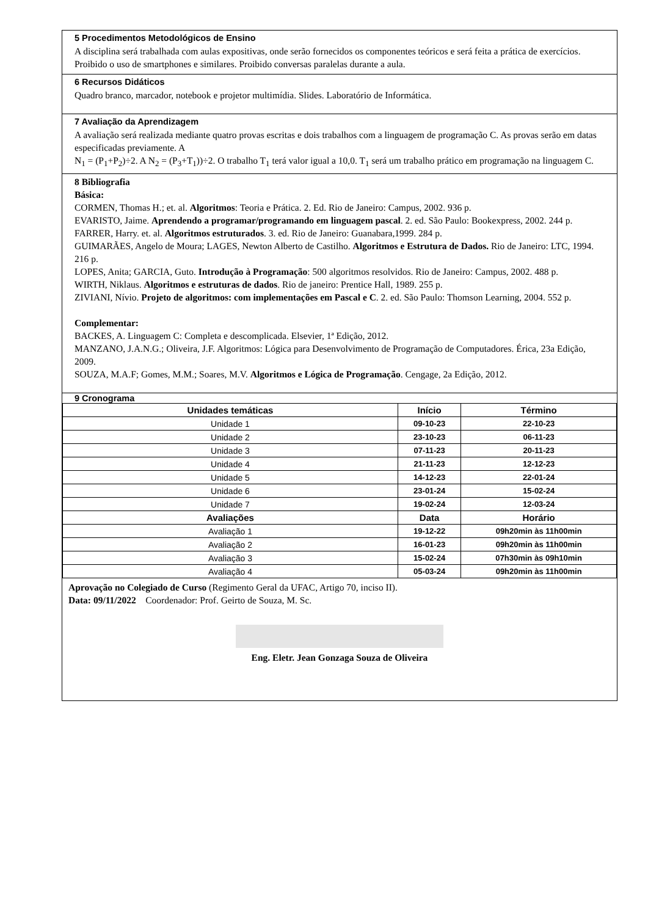5 Procedimentos Metodológicos de Ensino
A disciplina será trabalhada com aulas expositivas, onde serão fornecidos os componentes teóricos e será feita a prática de exercícios. Proibido o uso de smartphones e similares. Proibido conversas paralelas durante a aula.
6 Recursos Didáticos
Quadro branco, marcador, notebook e projetor multimídia. Slides. Laboratório de Informática.
7 Avaliação da Aprendizagem
A avaliação será realizada mediante quatro provas escritas e dois trabalhos com a linguagem de programação C. As provas serão em datas especificadas previamente. A
N<sub>1</sub> = (P<sub>1</sub>+P<sub>2</sub>)÷2. A N<sub>2</sub> = (P<sub>3</sub>+T<sub>1</sub>))÷2. O trabalho T<sub>1</sub> terá valor igual a 10,0. T<sub>1</sub> será um trabalho prático em programação na linguagem C.
8 Bibliografia
Básica:
CORMEN, Thomas H.; et. al. Algoritmos: Teoria e Prática. 2. Ed. Rio de Janeiro: Campus, 2002. 936 p.
EVARISTO, Jaime. Aprendendo a programar/programando em linguagem pascal. 2. ed. São Paulo: Bookexpress, 2002. 244 p.
FARRER, Harry. et. al. Algoritmos estruturados. 3. ed. Rio de Janeiro: Guanabara,1999. 284 p.
GUIMARÃES, Angelo de Moura; LAGES, Newton Alberto de Castilho. Algoritmos e Estrutura de Dados. Rio de Janeiro: LTC, 1994. 216 p.
LOPES, Anita; GARCIA, Guto. Introdução à Programação: 500 algoritmos resolvidos. Rio de Janeiro: Campus, 2002. 488 p.
WIRTH, Niklaus. Algoritmos e estruturas de dados. Rio de janeiro: Prentice Hall, 1989. 255 p.
ZIVIANI, Nívio. Projeto de algoritmos: com implementações em Pascal e C. 2. ed. São Paulo: Thomson Learning, 2004. 552 p.
Complementar:
BACKES, A. Linguagem C: Completa e descomplicada. Elsevier, 1ª Edição, 2012.
MANZANO, J.A.N.G.; Oliveira, J.F. Algoritmos: Lógica para Desenvolvimento de Programação de Computadores. Érica, 23a Edição, 2009.
SOUZA, M.A.F; Gomes, M.M.; Soares, M.V. Algoritmos e Lógica de Programação. Cengage, 2a Edição, 2012.
9 Cronograma
| Unidades temáticas | Início | Término |
| --- | --- | --- |
| Unidade 1 | 09-10-23 | 22-10-23 |
| Unidade 2 | 23-10-23 | 06-11-23 |
| Unidade 3 | 07-11-23 | 20-11-23 |
| Unidade 4 | 21-11-23 | 12-12-23 |
| Unidade 5 | 14-12-23 | 22-01-24 |
| Unidade 6 | 23-01-24 | 15-02-24 |
| Unidade 7 | 19-02-24 | 12-03-24 |
| Avaliações | Data | Horário |
| Avaliação 1 | 19-12-22 | 09h20min às 11h00min |
| Avaliação 2 | 16-01-23 | 09h20min às 11h00min |
| Avaliação 3 | 15-02-24 | 07h30min às 09h10min |
| Avaliação 4 | 05-03-24 | 09h20min às 11h00min |
Aprovação no Colegiado de Curso (Regimento Geral da UFAC, Artigo 70, inciso II).
Data: 09/11/2022 Coordenador: Prof. Geirto de Souza, M. Sc.
Eng. Eletr. Jean Gonzaga Souza de Oliveira